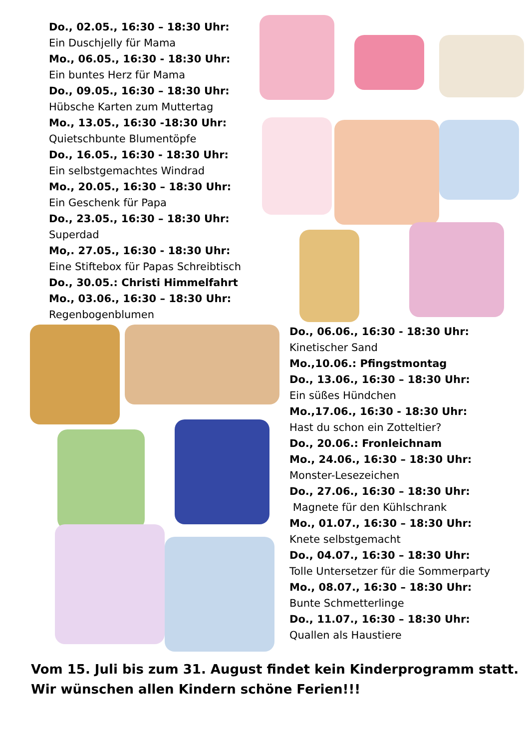Do., 02.05., 16:30 – 18:30 Uhr:
Ein Duschjelly für Mama
Mo., 06.05., 16:30 - 18:30 Uhr:
Ein buntes Herz für Mama
Do., 09.05., 16:30 – 18:30 Uhr:
Hübsche Karten zum Muttertag
Mo., 13.05., 16:30 -18:30 Uhr:
Quietschbunte Blumentöpfe
Do., 16.05., 16:30 - 18:30 Uhr:
Ein selbstgemachtes Windrad
Mo., 20.05., 16:30 – 18:30 Uhr:
Ein Geschenk für Papa
Do., 23.05., 16:30 – 18:30 Uhr:
Superdad
Mo,. 27.05., 16:30 - 18:30 Uhr:
Eine Stiftebox für Papas Schreibtisch
Do., 30.05.: Christi Himmelfahrt
Mo., 03.06., 16:30 – 18:30 Uhr:
Regenbogenblumen
Do., 06.06., 16:30 - 18:30 Uhr:
Kinetischer Sand
Mo.,10.06.: Pfingstmontag
Do., 13.06., 16:30 – 18:30 Uhr:
Ein süßes Hündchen
Mo.,17.06., 16:30 - 18:30 Uhr:
Hast du schon ein Zotteltier?
Do., 20.06.: Fronleichnam
Mo., 24.06., 16:30 – 18:30 Uhr:
Monster-Lesezeichen
Do., 27.06., 16:30 – 18:30 Uhr:
Magnete für den Kühlschrank
Mo., 01.07., 16:30 – 18:30 Uhr:
Knete selbstgemacht
Do., 04.07., 16:30 – 18:30 Uhr:
Tolle Untersetzer für die Sommerparty
Mo., 08.07., 16:30 – 18:30 Uhr:
Bunte Schmetterlinge
Do., 11.07., 16:30 – 18:30 Uhr:
Quallen als Haustiere
Vom 15. Juli bis zum 31. August findet kein Kinderprogramm statt.
Wir wünschen allen Kindern schöne Ferien!!!